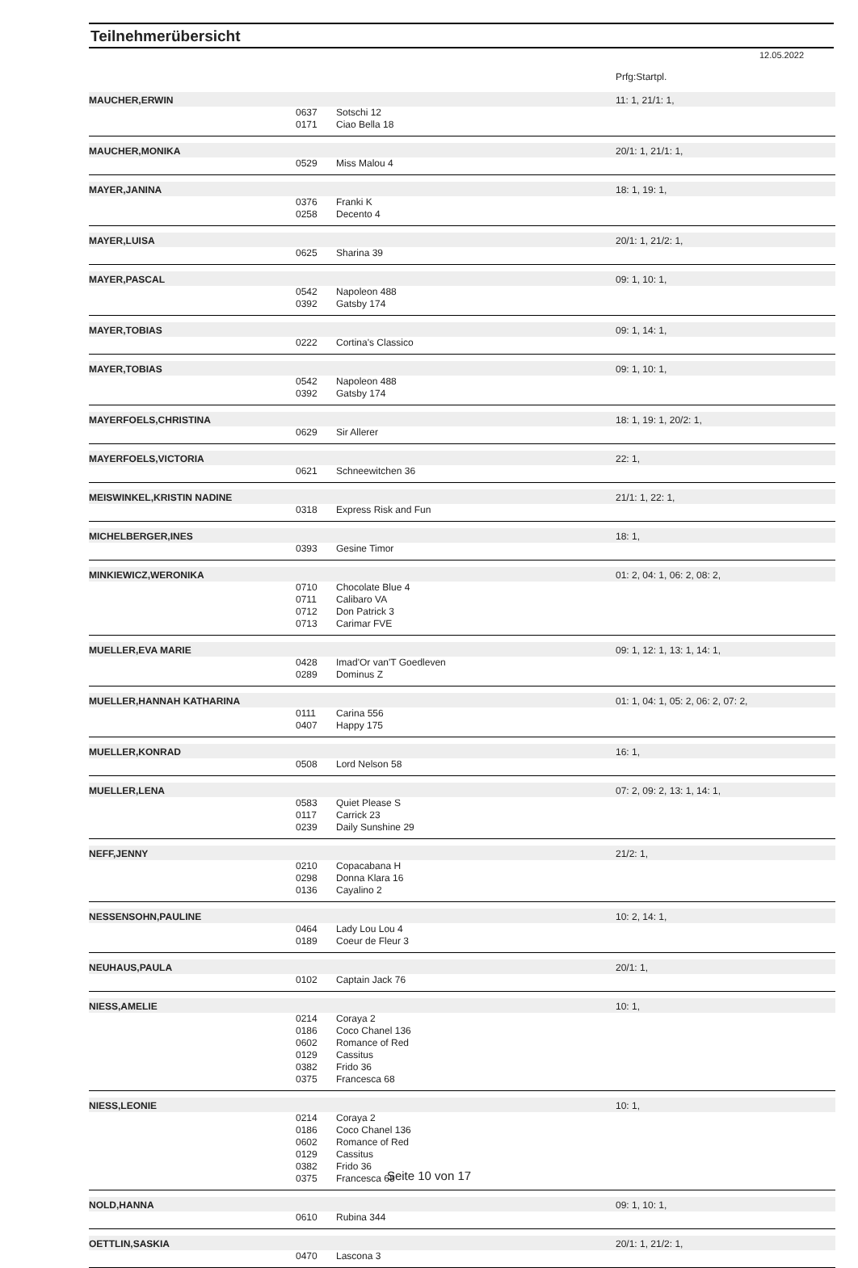Teilnehmerübersicht
12.05.2022
| | | | Prfg:Startpl. |
| MAUCHER,ERWIN | | | 11: 1, 21/1: 1, |
| | 0637 | Sotschi 12 | |
| | 0171 | Ciao Bella 18 | |
| MAUCHER,MONIKA | | | 20/1: 1, 21/1: 1, |
| | 0529 | Miss Malou 4 | |
| MAYER,JANINA | | | 18: 1, 19: 1, |
| | 0376 | Franki K | |
| | 0258 | Decento 4 | |
| MAYER,LUISA | | | 20/1: 1, 21/2: 1, |
| | 0625 | Sharina 39 | |
| MAYER,PASCAL | | | 09: 1, 10: 1, |
| | 0542 | Napoleon 488 | |
| | 0392 | Gatsby 174 | |
| MAYER,TOBIAS | | | 09: 1, 14: 1, |
| | 0222 | Cortina's Classico | |
| MAYER,TOBIAS | | | 09: 1, 10: 1, |
| | 0542 | Napoleon 488 | |
| | 0392 | Gatsby 174 | |
| MAYERFOELS,CHRISTINA | | | 18: 1, 19: 1, 20/2: 1, |
| | 0629 | Sir Allerer | |
| MAYERFOELS,VICTORIA | | | 22: 1, |
| | 0621 | Schneewitchen 36 | |
| MEISWINKEL,KRISTIN NADINE | | | 21/1: 1, 22: 1, |
| | 0318 | Express Risk and Fun | |
| MICHELBERGER,INES | | | 18: 1, |
| | 0393 | Gesine Timor | |
| MINKIEWICZ,WERONIKA | | | 01: 2, 04: 1, 06: 2, 08: 2, |
| | 0710 | Chocolate Blue 4 | |
| | 0711 | Calibaro VA | |
| | 0712 | Don Patrick 3 | |
| | 0713 | Carimar FVE | |
| MUELLER,EVA MARIE | | | 09: 1, 12: 1, 13: 1, 14: 1, |
| | 0428 | Imad'Or van'T Goedleven | |
| | 0289 | Dominus Z | |
| MUELLER,HANNAH KATHARINA | | | 01: 1, 04: 1, 05: 2, 06: 2, 07: 2, |
| | 0111 | Carina 556 | |
| | 0407 | Happy 175 | |
| MUELLER,KONRAD | | | 16: 1, |
| | 0508 | Lord Nelson 58 | |
| MUELLER,LENA | | | 07: 2, 09: 2, 13: 1, 14: 1, |
| | 0583 | Quiet Please S | |
| | 0117 | Carrick 23 | |
| | 0239 | Daily Sunshine 29 | |
| NEFF,JENNY | | | 21/2: 1, |
| | 0210 | Copacabana H | |
| | 0298 | Donna Klara 16 | |
| | 0136 | Cayalino 2 | |
| NESSENSOHN,PAULINE | | | 10: 2, 14: 1, |
| | 0464 | Lady Lou Lou 4 | |
| | 0189 | Coeur de Fleur 3 | |
| NEUHAUS,PAULA | | | 20/1: 1, |
| | 0102 | Captain Jack 76 | |
| NIESS,AMELIE | | | 10: 1, |
| | 0214 | Coraya 2 | |
| | 0186 | Coco Chanel 136 | |
| | 0602 | Romance of Red | |
| | 0129 | Cassitus | |
| | 0382 | Frido 36 | |
| | 0375 | Francesca 68 | |
| NIESS,LEONIE | | | 10: 1, |
| | 0214 | Coraya 2 | |
| | 0186 | Coco Chanel 136 | |
| | 0602 | Romance of Red | |
| | 0129 | Cassitus | |
| | 0382 | Frido 36 | |
| | 0375 | Francesca 68 | |
| NOLD,HANNA | | | 09: 1, 10: 1, |
| | 0610 | Rubina 344 | |
| OETTLIN,SASKIA | | | 20/1: 1, 21/2: 1, |
| | 0470 | Lascona 3 | |
Seite 10 von 17